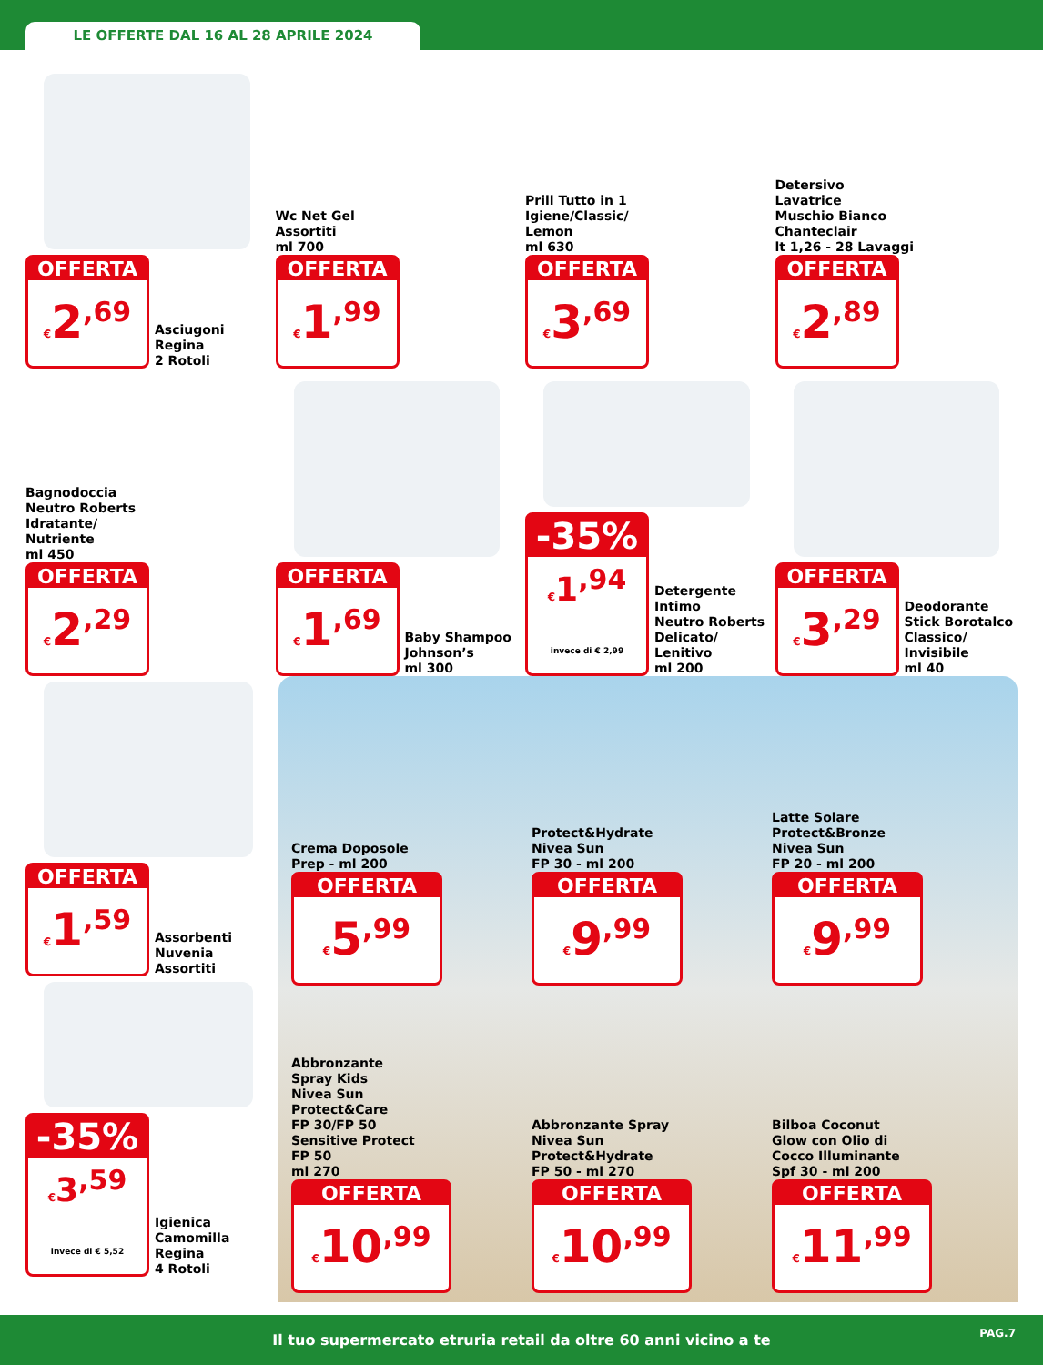LE OFFERTE DAL 16 AL 28 APRILE 2024
OFFERTA
€2<sup>,69</sup>
Asciugoni Regina
2 Rotoli
Wc Net Gel
Assortiti
ml 700
OFFERTA
€1<sup>,99</sup>
Prill Tutto in 1
Igiene/Classic/
Lemon
ml 630
OFFERTA
€3<sup>,69</sup>
Detersivo
Lavatrice
Muschio Bianco
Chanteclair
lt 1,26 - 28 Lavaggi
OFFERTA
€2<sup>,89</sup>
Bagnodoccia
Neutro Roberts
Idratante/
Nutriente
ml 450
OFFERTA
€2<sup>,29</sup>
OFFERTA
€1<sup>,69</sup>
Baby Shampoo
Johnson’s
ml 300
-35%
€1<sup>,94</sup> invece di € 2,99
Detergente
Intimo
Neutro Roberts
Delicato/
Lenitivo
ml 200
OFFERTA
€3<sup>,29</sup>
Deodorante
Stick Borotalco
Classico/
Invisibile
ml 40
OFFERTA
€1<sup>,59</sup>
Assorbenti
Nuvenia
Assortiti
-35%
€3<sup>,59</sup> invece di € 5,52
Igienica
Camomilla
Regina
4 Rotoli
Crema Doposole
Prep - ml 200
OFFERTA
€5<sup>,99</sup>
Protect&Hydrate
Nivea Sun
FP 30 - ml 200
OFFERTA
€9<sup>,99</sup>
Latte Solare
Protect&Bronze
Nivea Sun
FP 20 - ml 200
OFFERTA
€9<sup>,99</sup>
Abbronzante
Spray Kids
Nivea Sun
Protect&Care
FP 30/FP 50
Sensitive Protect
FP 50
ml 270
OFFERTA
€10<sup>,99</sup>
Abbronzante Spray
Nivea Sun
Protect&Hydrate
FP 50 - ml 270
OFFERTA
€10<sup>,99</sup>
Bilboa Coconut
Glow con Olio di
Cocco Illuminante
Spf 30 - ml 200
OFFERTA
€11<sup>,99</sup>
Il tuo supermercato etruria retail da oltre 60 anni vicino a te PAG.7